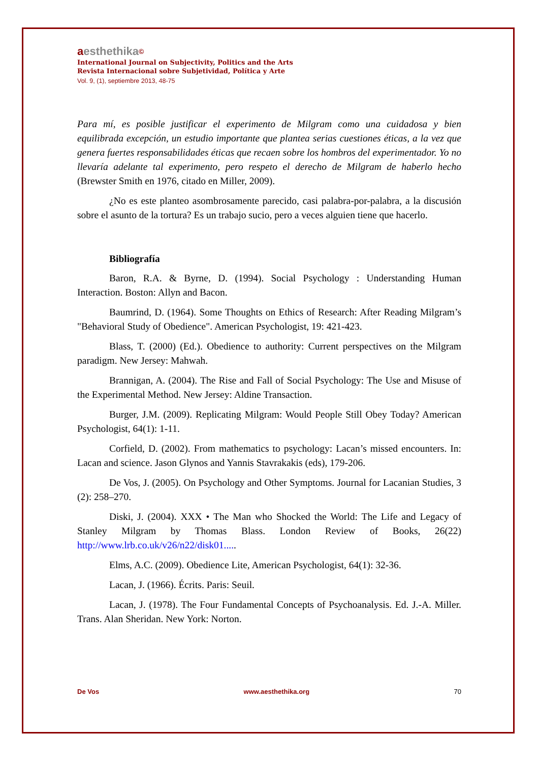aesthethika©
International Journal on Subjectivity, Politics and the Arts
Revista Internacional sobre Subjetividad, Política y Arte
Vol. 9, (1), septiembre 2013, 48-75
Para mí, es posible justificar el experimento de Milgram como una cuidadosa y bien equilibrada excepción, un estudio importante que plantea serias cuestiones éticas, a la vez que genera fuertes responsabilidades éticas que recaen sobre los hombros del experimentador. Yo no llevaría adelante tal experimento, pero respeto el derecho de Milgram de haberlo hecho (Brewster Smith en 1976, citado en Miller, 2009).
¿No es este planteo asombrosamente parecido, casi palabra-por-palabra, a la discusión sobre el asunto de la tortura? Es un trabajo sucio, pero a veces alguien tiene que hacerlo.
Bibliografía
Baron, R.A. & Byrne, D. (1994). Social Psychology : Understanding Human Interaction. Boston: Allyn and Bacon.
Baumrind, D. (1964). Some Thoughts on Ethics of Research: After Reading Milgram’s "Behavioral Study of Obedience". American Psychologist, 19: 421-423.
Blass, T. (2000) (Ed.). Obedience to authority: Current perspectives on the Milgram paradigm. New Jersey: Mahwah.
Brannigan, A. (2004). The Rise and Fall of Social Psychology: The Use and Misuse of the Experimental Method. New Jersey: Aldine Transaction.
Burger, J.M. (2009). Replicating Milgram: Would People Still Obey Today? American Psychologist, 64(1): 1-11.
Corfield, D. (2002). From mathematics to psychology: Lacan’s missed encounters. In: Lacan and science. Jason Glynos and Yannis Stavrakakis (eds), 179-206.
De Vos, J. (2005). On Psychology and Other Symptoms. Journal for Lacanian Studies, 3 (2): 258–270.
Diski, J. (2004). XXX • The Man who Shocked the World: The Life and Legacy of Stanley Milgram by Thomas Blass. London Review of Books, 26(22) http://www.lrb.co.uk/v26/n22/disk01.....
Elms, A.C. (2009). Obedience Lite, American Psychologist, 64(1): 32-36.
Lacan, J. (1966). Écrits. Paris: Seuil.
Lacan, J. (1978). The Four Fundamental Concepts of Psychoanalysis. Ed. J.-A. Miller. Trans. Alan Sheridan. New York: Norton.
De Vos www.aesthethika.org 70